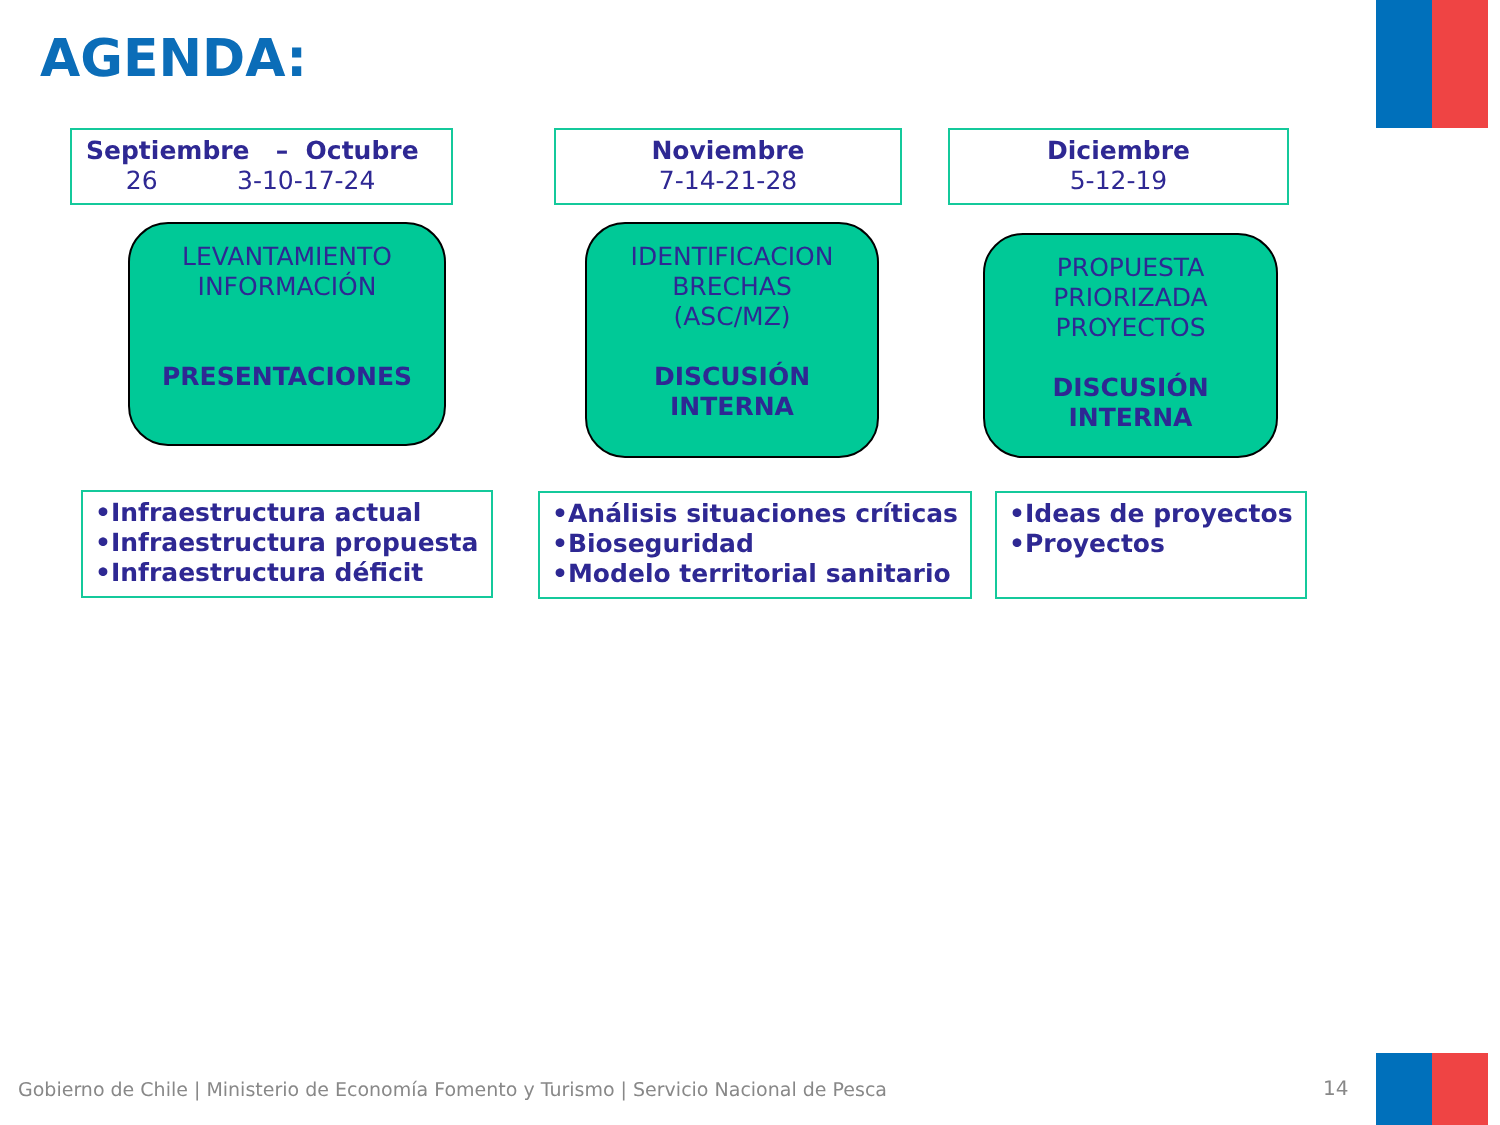AGENDA:
Septiembre – Octubre
26 3-10-17-24
Noviembre
7-14-21-28
Diciembre
5-12-19
LEVANTAMIENTO
INFORMACIÓN
PRESENTACIONES
IDENTIFICACION
BRECHAS
(ASC/MZ)
DISCUSIÓN
INTERNA
PROPUESTA
PRIORIZADA
PROYECTOS
DISCUSIÓN
INTERNA
•Infraestructura actual
•Infraestructura propuesta
•Infraestructura déficit
•Análisis situaciones críticas
•Bioseguridad
•Modelo territorial sanitario
•Ideas de proyectos
•Proyectos
Gobierno de Chile | Ministerio de Economía Fomento y Turismo | Servicio Nacional de Pesca
14